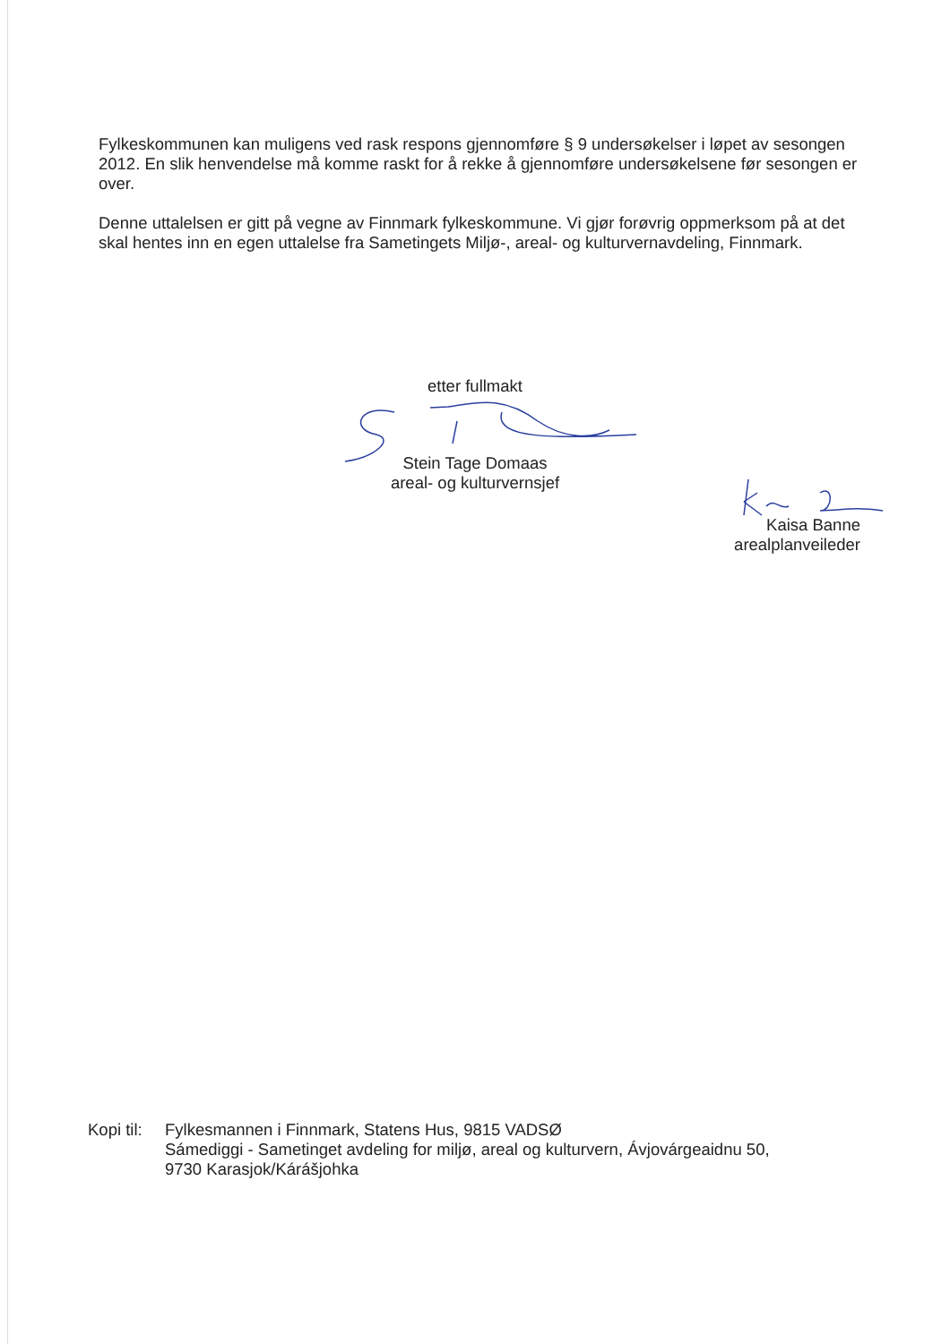Fylkeskommunen kan muligens ved rask respons gjennomføre § 9 undersøkelser i løpet av sesongen 2012. En slik henvendelse må komme raskt for å rekke å gjennomføre undersøkelsene før sesongen er over.
Denne uttalelsen er gitt på vegne av Finnmark fylkeskommune. Vi gjør forøvrig oppmerksom på at det skal hentes inn en egen uttalelse fra Sametingets Miljø-, areal- og kulturvernavdeling, Finnmark.
etter fullmakt
Stein Tage Domaas
areal- og kulturvernsjef
Kaisa Banne
arealplanveileder
Kopi til:
Fylkesmannen i Finnmark, Statens Hus, 9815 VADSØ
Sámediggi - Sametinget avdeling for miljø, areal og kulturvern, Ávjovárgeaidnu 50,
9730 Karasjok/Kárášjohka